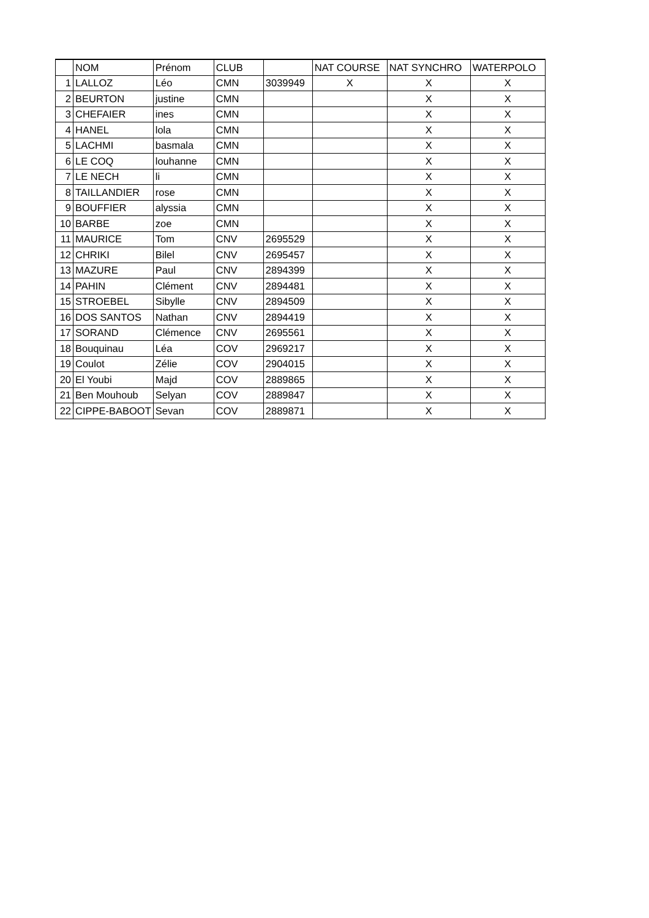| | NOM | Prénom | CLUB | | NAT COURSE | NAT SYNCHRO | WATERPOLO |
| 1 | LALLOZ | Léo | CMN | 3039949 | X | X | X |
| 2 | BEURTON | justine | CMN | | | X | X |
| 3 | CHEFAIER | ines | CMN | | | X | X |
| 4 | HANEL | lola | CMN | | | X | X |
| 5 | LACHMI | basmala | CMN | | | X | X |
| 6 | LE COQ | louhanne | CMN | | | X | X |
| 7 | LE NECH | li | CMN | | | X | X |
| 8 | TAILLANDIER | rose | CMN | | | X | X |
| 9 | BOUFFIER | alyssia | CMN | | | X | X |
| 10 | BARBE | zoe | CMN | | | X | X |
| 11 | MAURICE | Tom | CNV | 2695529 | | X | X |
| 12 | CHRIKI | Bilel | CNV | 2695457 | | X | X |
| 13 | MAZURE | Paul | CNV | 2894399 | | X | X |
| 14 | PAHIN | Clément | CNV | 2894481 | | X | X |
| 15 | STROEBEL | Sibylle | CNV | 2894509 | | X | X |
| 16 | DOS SANTOS | Nathan | CNV | 2894419 | | X | X |
| 17 | SORAND | Clémence | CNV | 2695561 | | X | X |
| 18 | Bouquinau | Léa | COV | 2969217 | | X | X |
| 19 | Coulot | Zélie | COV | 2904015 | | X | X |
| 20 | El Youbi | Majd | COV | 2889865 | | X | X |
| 21 | Ben Mouhoub | Selyan | COV | 2889847 | | X | X |
| 22 | CIPPE-BABOOT | Sevan | COV | 2889871 | | X | X |